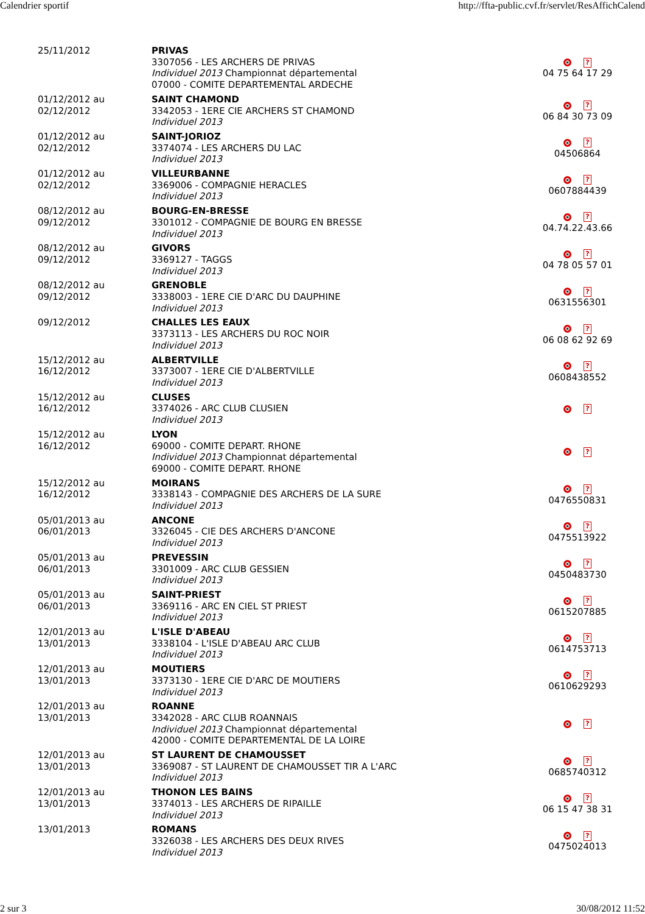Calendrier sportif http://ffta-public.cvf.fr/servlet/ResAffichCalend
| 25/11/2012 | PRIVAS 3307056 - LES ARCHERS DE PRIVAS Individuel 2013 Championnat départemental 07000 - COMITE DEPARTEMENTAL ARDECHE | ? 04 75 64 17 29 |
| 01/12/2012 au 02/12/2012 | SAINT CHAMOND 3342053 - 1ERE CIE ARCHERS ST CHAMOND Individuel 2013 | ? 06 84 30 73 09 |
| 01/12/2012 au 02/12/2012 | SAINT-JORIOZ 3374074 - LES ARCHERS DU LAC Individuel 2013 | ? 04506864 |
| 01/12/2012 au 02/12/2012 | VILLEURBANNE 3369006 - COMPAGNIE HERACLES Individuel 2013 | ? 0607884439 |
| 08/12/2012 au 09/12/2012 | BOURG-EN-BRESSE 3301012 - COMPAGNIE DE BOURG EN BRESSE Individuel 2013 | ? 04.74.22.43.66 |
| 08/12/2012 au 09/12/2012 | GIVORS 3369127 - TAGGS Individuel 2013 | ? 04 78 05 57 01 |
| 08/12/2012 au 09/12/2012 | GRENOBLE 3338003 - 1ERE CIE D'ARC DU DAUPHINE Individuel 2013 | ? 0631556301 |
| 09/12/2012 | CHALLES LES EAUX 3373113 - LES ARCHERS DU ROC NOIR Individuel 2013 | ? 06 08 62 92 69 |
| 15/12/2012 au 16/12/2012 | ALBERTVILLE 3373007 - 1ERE CIE D'ALBERTVILLE Individuel 2013 | ? 0608438552 |
| 15/12/2012 au 16/12/2012 | CLUSES 3374026 - ARC CLUB CLUSIEN Individuel 2013 | ? |
| 15/12/2012 au 16/12/2012 | LYON 69000 - COMITE DEPART. RHONE Individuel 2013 Championnat départemental 69000 - COMITE DEPART. RHONE | ? |
| 15/12/2012 au 16/12/2012 | MOIRANS 3338143 - COMPAGNIE DES ARCHERS DE LA SURE Individuel 2013 | ? 0476550831 |
| 05/01/2013 au 06/01/2013 | ANCONE 3326045 - CIE DES ARCHERS D'ANCONE Individuel 2013 | ? 0475513922 |
| 05/01/2013 au 06/01/2013 | PREVESSIN 3301009 - ARC CLUB GESSIEN Individuel 2013 | ? 0450483730 |
| 05/01/2013 au 06/01/2013 | SAINT-PRIEST 3369116 - ARC EN CIEL ST PRIEST Individuel 2013 | ? 0615207885 |
| 12/01/2013 au 13/01/2013 | L'ISLE D'ABEAU 3338104 - L'ISLE D'ABEAU ARC CLUB Individuel 2013 | ? 0614753713 |
| 12/01/2013 au 13/01/2013 | MOUTIERS 3373130 - 1ERE CIE D'ARC DE MOUTIERS Individuel 2013 | ? 0610629293 |
| 12/01/2013 au 13/01/2013 | ROANNE 3342028 - ARC CLUB ROANNAIS Individuel 2013 Championnat départemental 42000 - COMITE DEPARTEMENTAL DE LA LOIRE | ? |
| 12/01/2013 au 13/01/2013 | ST LAURENT DE CHAMOUSSET 3369087 - ST LAURENT DE CHAMOUSSET TIR A L'ARC Individuel 2013 | ? 0685740312 |
| 12/01/2013 au 13/01/2013 | THONON LES BAINS 3374013 - LES ARCHERS DE RIPAILLE Individuel 2013 | ? 06 15 47 38 31 |
| 13/01/2013 | ROMANS 3326038 - LES ARCHERS DES DEUX RIVES Individuel 2013 | ? 0475024013 |
2 sur 3 30/08/2012 11:52